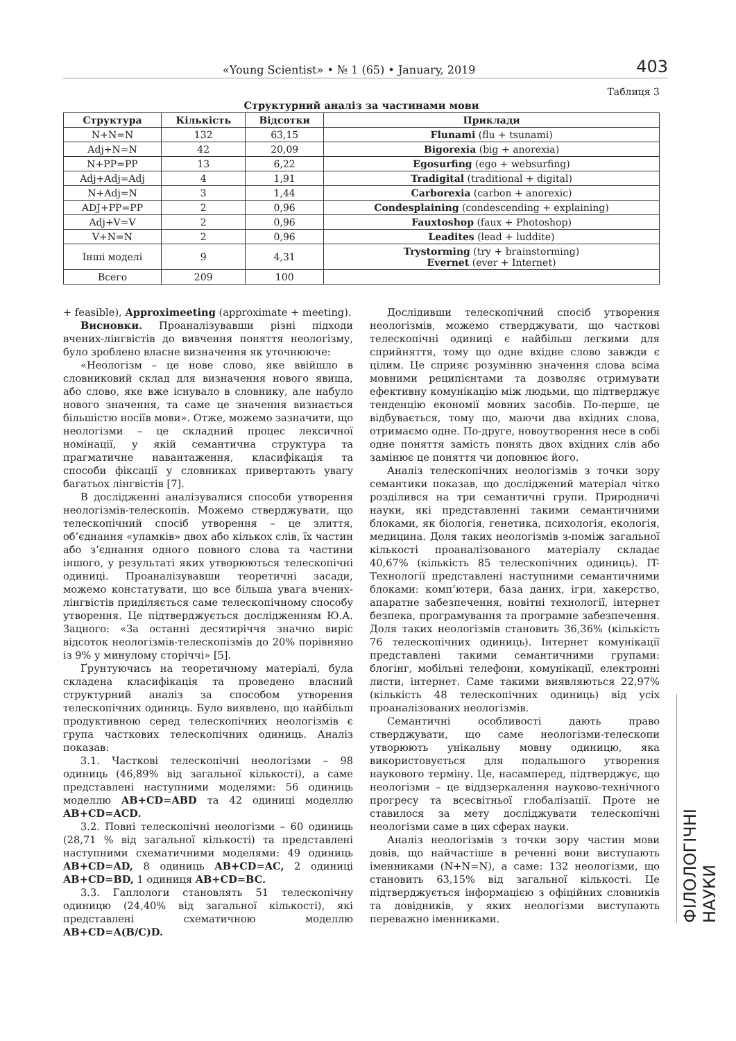«Young Scientist» • № 1 (65) • January, 2019 403
Таблиця 3
Структурний аналіз за частинами мови
| Структура | Кількість | Відсотки | Приклади |
| --- | --- | --- | --- |
| N+N=N | 132 | 63,15 | Flunami (flu + tsunami) |
| Adj+N=N | 42 | 20,09 | Bigorexia (big + anorexia) |
| N+PP=PP | 13 | 6,22 | Egosurfing (ego + websurfing) |
| Adj+Adj=Adj | 4 | 1,91 | Tradigital (traditional + digital) |
| N+Adj=N | 3 | 1,44 | Carborexia (carbon + anorexic) |
| ADJ+PP=PP | 2 | 0,96 | Condesplaining (condescending + explaining) |
| Adj+V=V | 2 | 0,96 | Fauxtoshop (faux + Photoshop) |
| V+N=N | 2 | 0,96 | Leadites (lead + luddite) |
| Інші моделі | 9 | 4,31 | Trystorming (try + brainstorming) Evernet (ever + Internet) |
| Всего | 209 | 100 | |
+ feasible), Approximeeting (approximate + meeting).
Висновки. Проаналізувавши різні підходи вчених-лінгвістів до вивчення поняття неологізму, було зроблено власне визначення як уточнююче:
«Неологізм – це нове слово, яке ввійшло в словниковий склад для визначення нового явища, або слово, яке вже існувало в словнику, але набуло нового значення, та саме це значення визнається більшістю носіїв мови». Отже, можемо зазначити, що неологізми – це складний процес лексичної номінації, у якій семантична структура та прагматичне навантаження, класифікація та способи фіксації у словниках привертають увагу багатьох лінгвістів [7].
В дослідженні аналізувалися способи утворення неологізмів-телескопів. Можемо стверджувати, що телескопічний спосіб утворення – це злиття, об’єднання «уламків» двох або кількох слів, їх частин або з’єднання одного повного слова та частини іншого, у результаті яких утворюються телескопічні одиниці. Проаналізувавши теоретичні засади, можемо констатувати, що все більша увага вчених-лінгвістів приділяється саме телескопічному способу утворення. Це підтверджується дослідженням Ю.А. Зацного: «За останні десятиріччя значно виріс відсоток неологізмів-телескопізмів до 20% порівняно із 9% у минулому сторіччі» [5].
Ґрунтуючись на теоретичному матеріалі, була складена класифікація та проведено власний структурний аналіз за способом утворення телескопічних одиниць. Було виявлено, що найбільш продуктивною серед телескопічних неологізмів є група часткових телескопічних одиниць. Аналіз показав:
3.1. Часткові телескопічні неологізми – 98 одиниць (46,89% від загальної кількості), а саме представлені наступними моделями: 56 одиниць моделлю AB+CD=ABD та 42 одиниці моделлю AB+CD=ACD.
3.2. Повні телескопічні неологізми – 60 одиниць (28,71 % від загальної кількості) та представлені наступними схематичними моделями: 49 одиниць AB+CD=AD, 8 одиниць AB+CD=AC, 2 одиниці AB+CD=BD, 1 одиниця AB+CD=BC.
3.3. Гаплологи становлять 51 телескопічну одиницю (24,40% від загальної кількості), які представлені схематичною моделлю AB+CD=A(B/C)D.
Дослідивши телескопічний спосіб утворення неологізмів, можемо стверджувати, що часткові телескопічні одиниці є найбільш легкими для сприйняття, тому що одне вхідне слово завжди є цілим. Це сприяє розумінню значення слова всіма мовними реципієнтами та дозволяє отримувати ефективну комунікацію між людьми, що підтверджує тенденцію економії мовних засобів. По-перше, це відбувається, тому що, маючи два вхідних слова, отримаємо одне. По-друге, новоутворення несе в собі одне поняття замість понять двох вхідних слів або замінює це поняття чи доповнює його.
Аналіз телескопічних неологізмів з точки зору семантики показав, що досліджений матеріал чітко розділився на три семантичні групи. Природничі науки, які представленні такими семантичними блоками, як біологія, генетика, психологія, екологія, медицина. Доля таких неологізмів з-поміж загальної кількості проаналізованого матеріалу складає 40,67% (кількість 85 телескопічних одиниць). IT-Технології представлені наступними семантичними блоками: комп’ютери, база даних, ігри, хакерство, апаратне забезпечення, новітні технології, інтернет безпека, програмування та програмне забезпечення. Доля таких неологізмів становить 36,36% (кількість 76 телескопічних одиниць). Інтернет комунікації представлені такими семантичними групами: блогінг, мобільні телефони, комунікації, електронні листи, інтернет. Саме такими виявляються 22,97% (кількість 48 телескопічних одиниць) від усіх проаналізованих неологізмів.
Семантичні особливості дають право стверджувати, що саме неологізми-телескопи утворюють унікальну мовну одиницю, яка використовується для подальшого утворення наукового терміну. Це, насамперед, підтверджує, що неологізми – це віддзеркалення науково-технічного прогресу та всесвітньої глобалізації. Проте не ставилося за мету досліджувати телескопічні неологізми саме в цих сферах науки.
Аналіз неологізмів з точки зору частин мови довів, що найчастіше в реченні вони виступають іменниками (N+N=N), а саме: 132 неологізми, що становить 63,15% від загальної кількості. Це підтверджується інформацією з офіційних словників та довідників, у яких неологізми виступають переважно іменниками.
ФІЛОЛОГІЧНІ НАУКИ